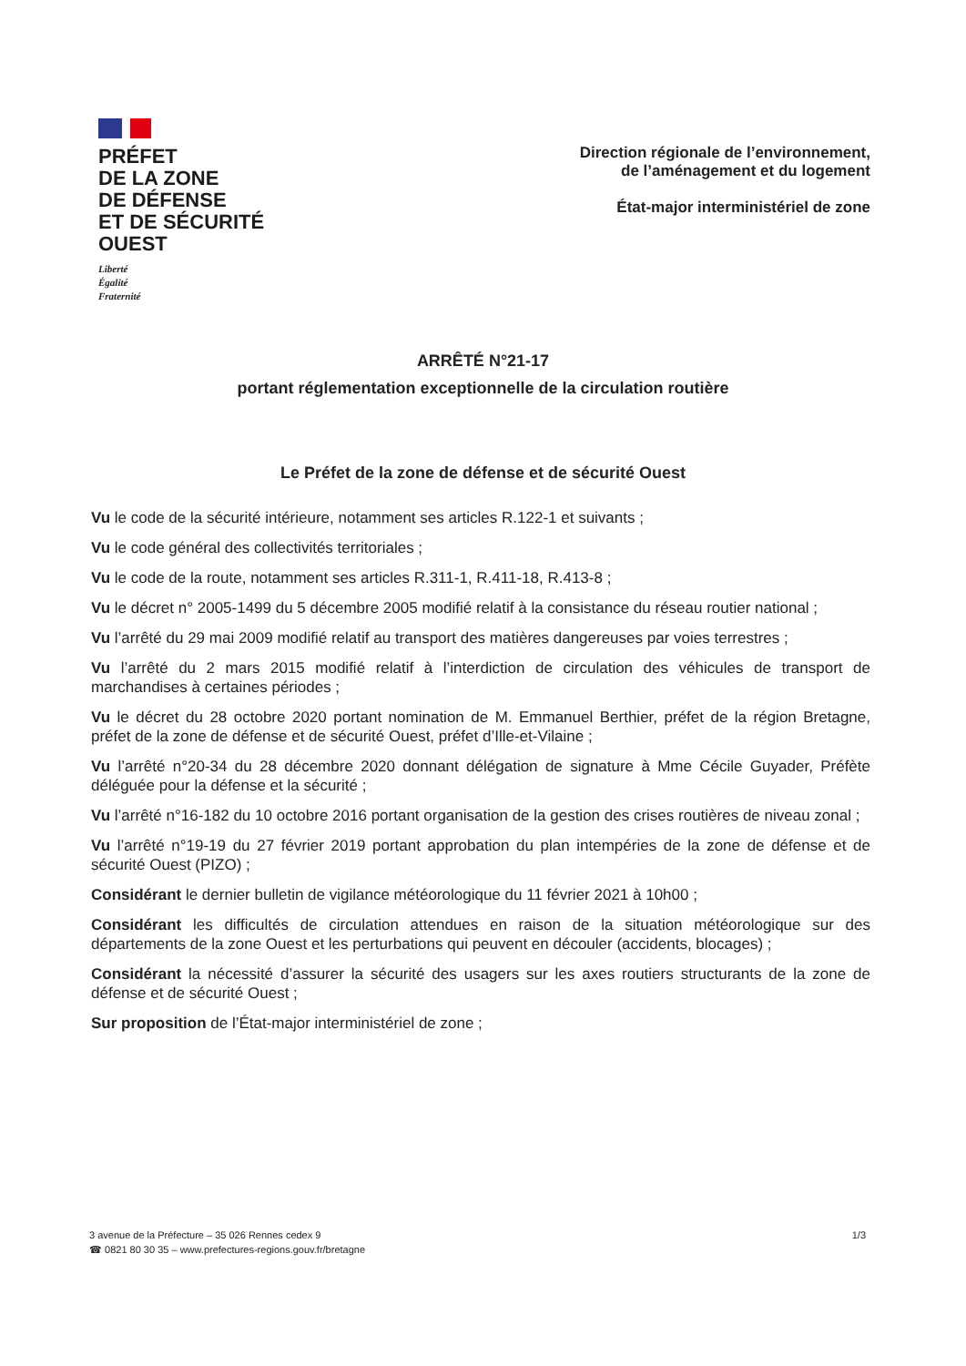PRÉFET
DE LA ZONE
DE DÉFENSE
ET DE SÉCURITÉ
OUEST
Liberté
Égalité
Fraternité
Direction régionale de l’environnement,
de l’aménagement et du logement
État-major interministériel de zone
ARRÊTÉ N°21-17
portant réglementation exceptionnelle de la circulation routière
Le Préfet de la zone de défense et de sécurité Ouest
Vu le code de la sécurité intérieure, notamment ses articles R.122-1 et suivants ;
Vu le code général des collectivités territoriales ;
Vu le code de la route, notamment ses articles R.311-1, R.411-18, R.413-8 ;
Vu le décret n° 2005-1499 du 5 décembre 2005 modifié relatif à la consistance du réseau routier national ;
Vu l’arrêté du 29 mai 2009 modifié relatif au transport des matières dangereuses par voies terrestres ;
Vu l’arrêté du 2 mars 2015 modifié relatif à l’interdiction de circulation des véhicules de transport de marchandises à certaines périodes ;
Vu le décret du 28 octobre 2020 portant nomination de M. Emmanuel Berthier, préfet de la région Bretagne, préfet de la zone de défense et de sécurité Ouest, préfet d’Ille-et-Vilaine ;
Vu l’arrêté n°20-34 du 28 décembre 2020 donnant délégation de signature à Mme Cécile Guyader, Préfète déléguée pour la défense et la sécurité ;
Vu l’arrêté n°16-182 du 10 octobre 2016 portant organisation de la gestion des crises routières de niveau zonal ;
Vu l’arrêté n°19-19 du 27 février 2019 portant approbation du plan intempéries de la zone de défense et de sécurité Ouest (PIZO) ;
Considérant le dernier bulletin de vigilance météorologique du 11 février 2021 à 10h00 ;
Considérant les difficultés de circulation attendues en raison de la situation météorologique sur des départements de la zone Ouest et les perturbations qui peuvent en découler (accidents, blocages) ;
Considérant la nécessité d’assurer la sécurité des usagers sur les axes routiers structurants de la zone de défense et de sécurité Ouest ;
Sur proposition de l’État-major interministériel de zone ;
3 avenue de la Préfecture – 35 026 Rennes cedex 9
☎ 0821 80 30 35 – www.prefectures-regions.gouv.fr/bretagne
1/3